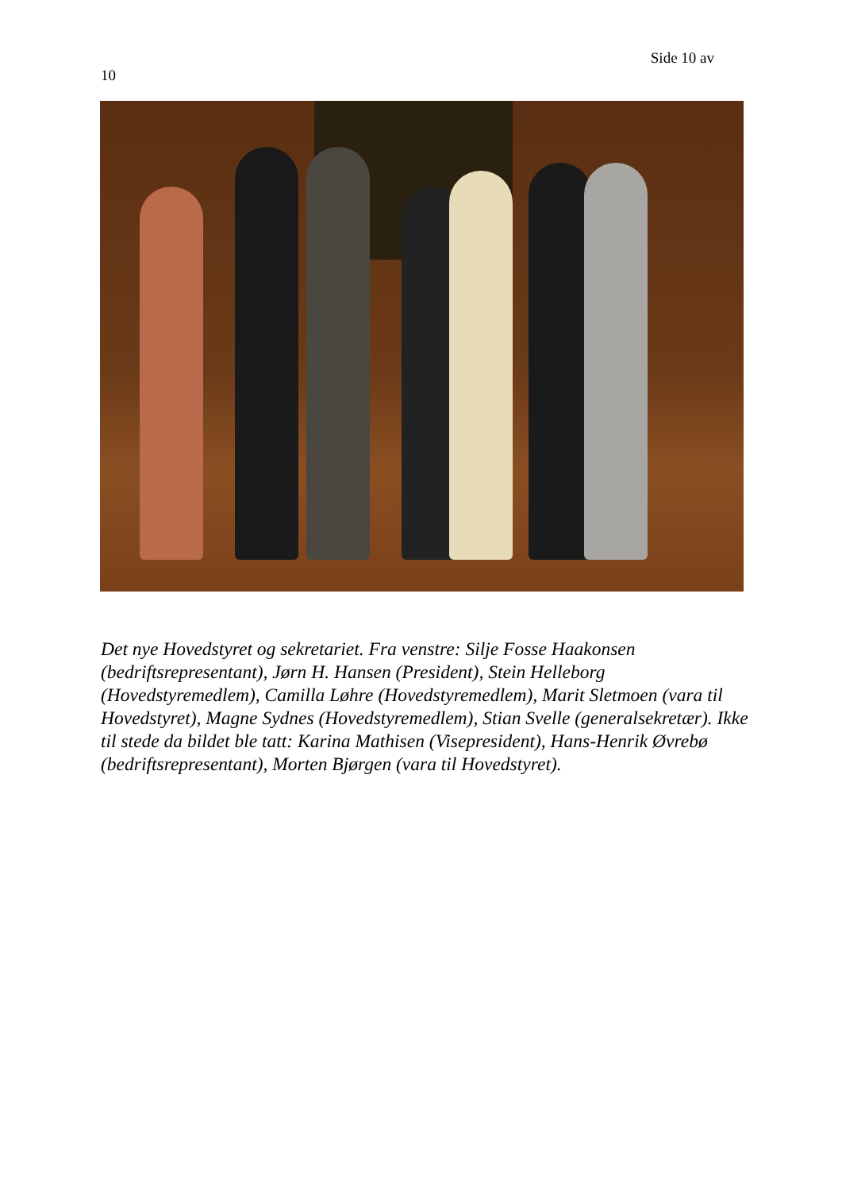Side 10 av
10
Det nye Hovedstyret og sekretariet. Fra venstre: Silje Fosse Haakonsen (bedriftsrepresentant), Jørn H. Hansen (President), Stein Helleborg (Hovedstyremedlem), Camilla Løhre (Hovedstyremedlem), Marit Sletmoen (vara til Hovedstyret), Magne Sydnes (Hovedstyremedlem), Stian Svelle (generalsekretær). Ikke til stede da bildet ble tatt: Karina Mathisen (Visepresident), Hans-Henrik Øvrebø (bedriftsrepresentant), Morten Bjørgen (vara til Hovedstyret).